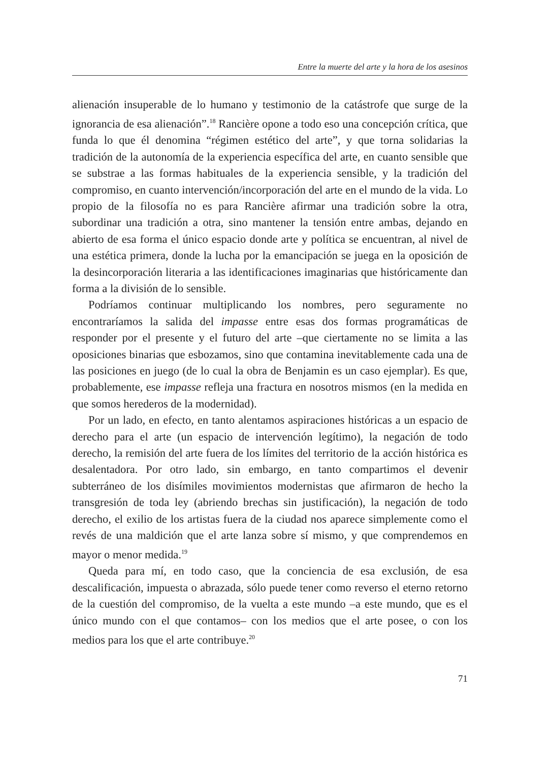Entre la muerte del arte y la hora de los asesinos
alienación insuperable de lo humano y testimonio de la catástrofe que surge de la ignorancia de esa alienación”.<sup>18</sup> Rancière opone a todo eso una concepción crítica, que funda lo que él denomina “régimen estético del arte”, y que torna solidarias la tradición de la autonomía de la experiencia específica del arte, en cuanto sensible que se substrae a las formas habituales de la experiencia sensible, y la tradición del compromiso, en cuanto intervención/incorporación del arte en el mundo de la vida. Lo propio de la filosofía no es para Rancière afirmar una tradición sobre la otra, subordinar una tradición a otra, sino mantener la tensión entre ambas, dejando en abierto de esa forma el único espacio donde arte y política se encuentran, al nivel de una estética primera, donde la lucha por la emancipación se juega en la oposición de la desincorporación literaria a las identificaciones imaginarias que históricamente dan forma a la división de lo sensible.
Podríamos continuar multiplicando los nombres, pero seguramente no encontraríamos la salida del impasse entre esas dos formas programáticas de responder por el presente y el futuro del arte –que ciertamente no se limita a las oposiciones binarias que esbozamos, sino que contamina inevitablemente cada una de las posiciones en juego (de lo cual la obra de Benjamin es un caso ejemplar). Es que, probablemente, ese impasse refleja una fractura en nosotros mismos (en la medida en que somos herederos de la modernidad).
Por un lado, en efecto, en tanto alentamos aspiraciones históricas a un espacio de derecho para el arte (un espacio de intervención legítimo), la negación de todo derecho, la remisión del arte fuera de los límites del territorio de la acción histórica es desalentadora. Por otro lado, sin embargo, en tanto compartimos el devenir subterráneo de los disímiles movimientos modernistas que afirmaron de hecho la transgresión de toda ley (abriendo brechas sin justificación), la negación de todo derecho, el exilio de los artistas fuera de la ciudad nos aparece simplemente como el revés de una maldición que el arte lanza sobre sí mismo, y que comprendemos en mayor o menor medida.<sup>19</sup>
Queda para mí, en todo caso, que la conciencia de esa exclusión, de esa descalificación, impuesta o abrazada, sólo puede tener como reverso el eterno retorno de la cuestión del compromiso, de la vuelta a este mundo –a este mundo, que es el único mundo con el que contamos– con los medios que el arte posee, o con los medios para los que el arte contribuye.<sup>20</sup>
71